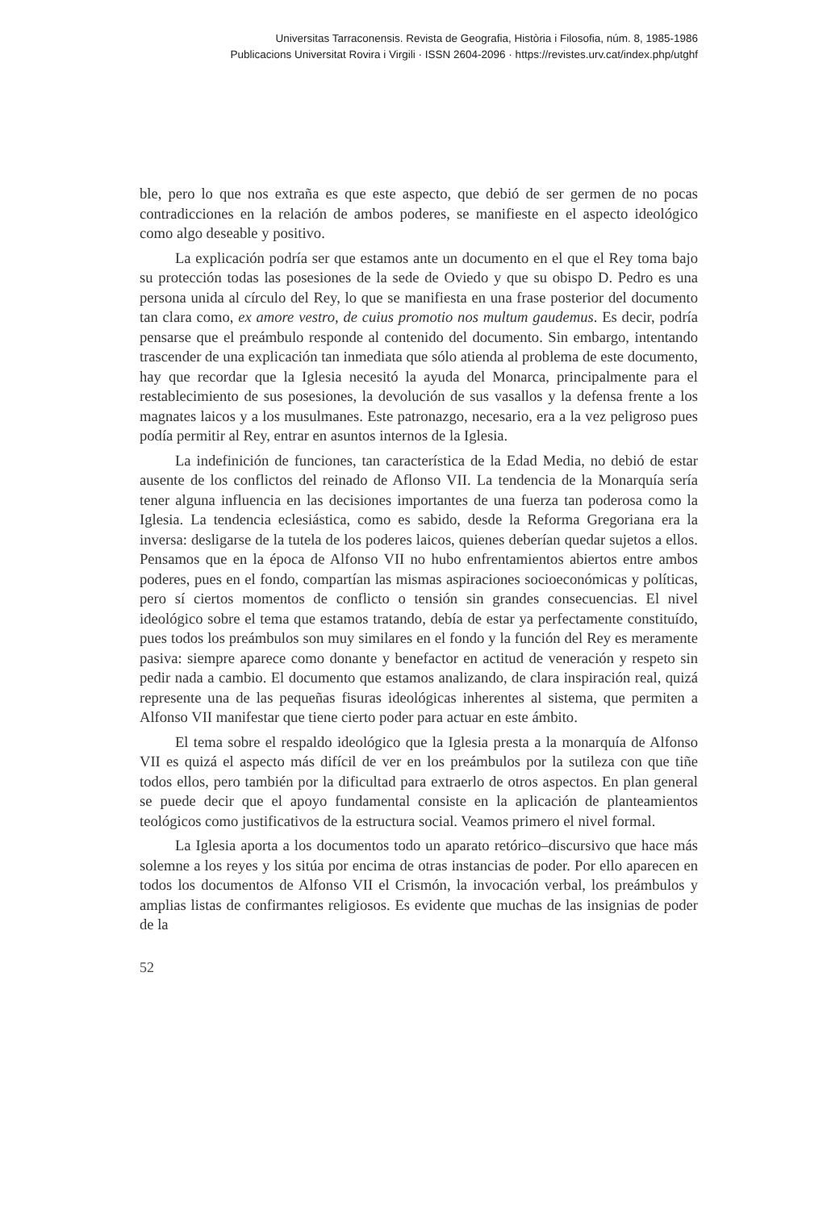Universitas Tarraconensis. Revista de Geografia, Història i Filosofia, núm. 8, 1985-1986
Publicacions Universitat Rovira i Virgili · ISSN 2604-2096 · https://revistes.urv.cat/index.php/utghf
ble, pero lo que nos extraña es que este aspecto, que debió de ser germen de no pocas contradicciones en la relación de ambos poderes, se manifieste en el aspecto ideológico como algo deseable y positivo.
La explicación podría ser que estamos ante un documento en el que el Rey toma bajo su protección todas las posesiones de la sede de Oviedo y que su obispo D. Pedro es una persona unida al círculo del Rey, lo que se manifiesta en una frase posterior del documento tan clara como, ex amore vestro, de cuius promotio nos multum gaudemus. Es decir, podría pensarse que el preámbulo responde al contenido del documento. Sin embargo, intentando trascender de una explicación tan inmediata que sólo atienda al problema de este documento, hay que recordar que la Iglesia necesitó la ayuda del Monarca, principalmente para el restablecimiento de sus posesiones, la devolución de sus vasallos y la defensa frente a los magnates laicos y a los musulmanes. Este patronazgo, necesario, era a la vez peligroso pues podía permitir al Rey, entrar en asuntos internos de la Iglesia.
La indefinición de funciones, tan característica de la Edad Media, no debió de estar ausente de los conflictos del reinado de Aflonso VII. La tendencia de la Monarquía sería tener alguna influencia en las decisiones importantes de una fuerza tan poderosa como la Iglesia. La tendencia eclesiástica, como es sabido, desde la Reforma Gregoriana era la inversa: desligarse de la tutela de los poderes laicos, quienes deberían quedar sujetos a ellos. Pensamos que en la época de Alfonso VII no hubo enfrentamientos abiertos entre ambos poderes, pues en el fondo, compartían las mismas aspiraciones socioeconómicas y políticas, pero sí ciertos momentos de conflicto o tensión sin grandes consecuencias. El nivel ideológico sobre el tema que estamos tratando, debía de estar ya perfectamente constituído, pues todos los preámbulos son muy similares en el fondo y la función del Rey es meramente pasiva: siempre aparece como donante y benefactor en actitud de veneración y respeto sin pedir nada a cambio. El documento que estamos analizando, de clara inspiración real, quizá represente una de las pequeñas fisuras ideológicas inherentes al sistema, que permiten a Alfonso VII manifestar que tiene cierto poder para actuar en este ámbito.
El tema sobre el respaldo ideológico que la Iglesia presta a la monarquía de Alfonso VII es quizá el aspecto más difícil de ver en los preámbulos por la sutileza con que tiñe todos ellos, pero también por la dificultad para extraerlo de otros aspectos. En plan general se puede decir que el apoyo fundamental consiste en la aplicación de planteamientos teológicos como justificativos de la estructura social. Veamos primero el nivel formal.
La Iglesia aporta a los documentos todo un aparato retórico–discursivo que hace más solemne a los reyes y los sitúa por encima de otras instancias de poder. Por ello aparecen en todos los documentos de Alfonso VII el Crismón, la invocación verbal, los preámbulos y amplias listas de confirmantes religiosos. Es evidente que muchas de las insignias de poder de la
52